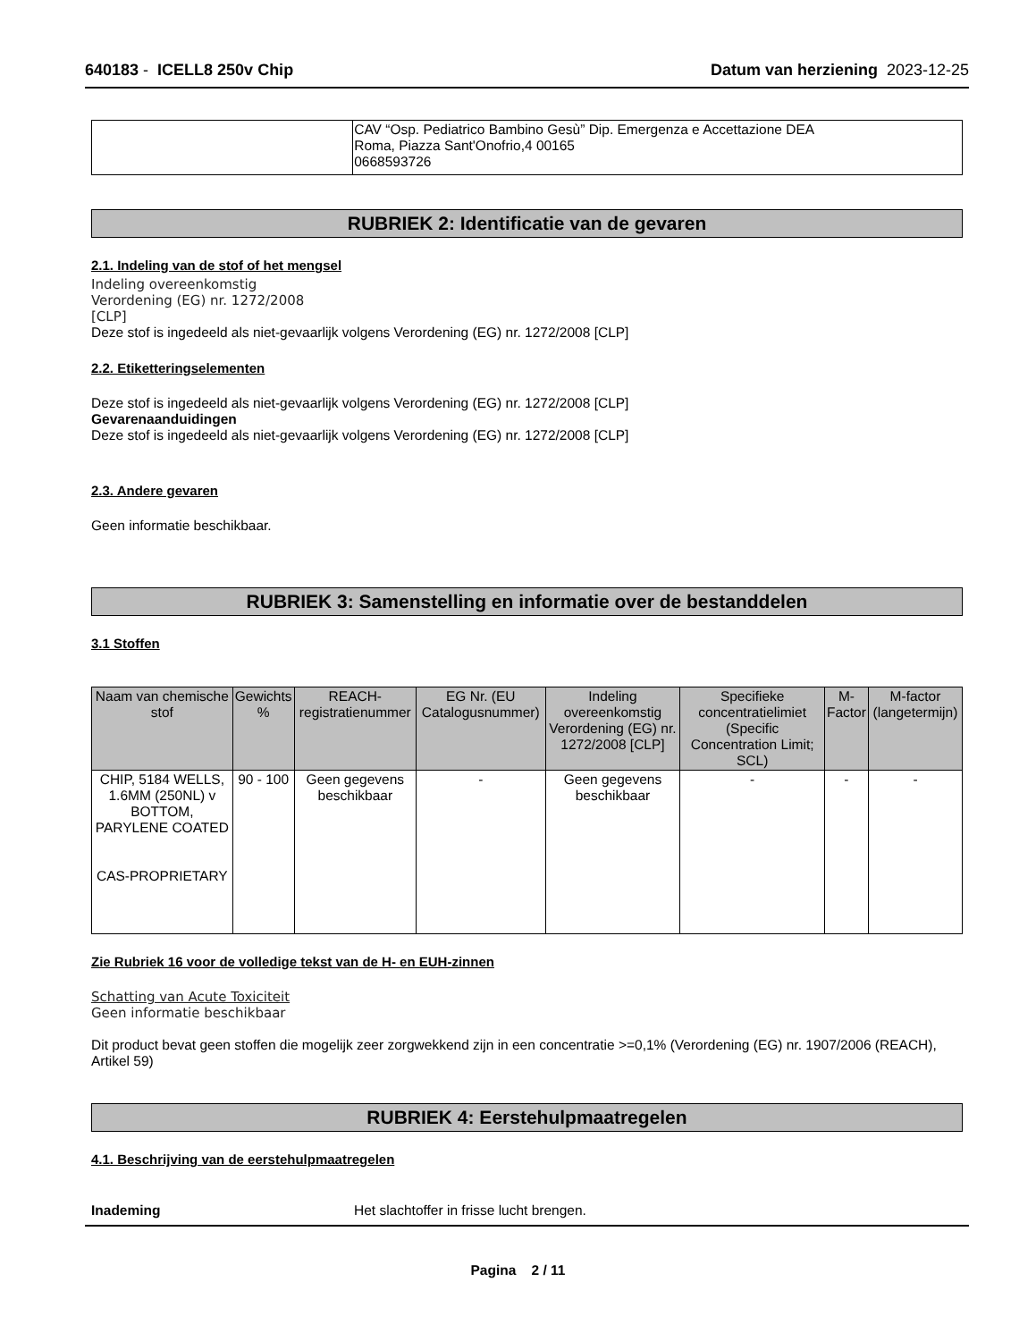640183 - ICELL8 250v Chip Datum van herziening 2023-12-25
| | CAV “Osp. Pediatrico Bambino Gesù” Dip. Emergenza e Accettazione DEA Roma, Piazza Sant'Onofrio,4 00165 0668593726 |
RUBRIEK 2: Identificatie van de gevaren
2.1. Indeling van de stof of het mengsel
Indeling overeenkomstig
Verordening (EG) nr. 1272/2008
[CLP]
Deze stof is ingedeeld als niet-gevaarlijk volgens Verordening (EG) nr. 1272/2008 [CLP]
2.2. Etiketteringselementen
Deze stof is ingedeeld als niet-gevaarlijk volgens Verordening (EG) nr. 1272/2008 [CLP]
Gevarenaanduidingen
Deze stof is ingedeeld als niet-gevaarlijk volgens Verordening (EG) nr. 1272/2008 [CLP]
2.3. Andere gevaren
Geen informatie beschikbaar.
RUBRIEK 3: Samenstelling en informatie over de bestanddelen
3.1 Stoffen
| Naam van chemische stof | Gewichts % | REACH-registratienummer | EG Nr. (EU Catalogusnummer) | Indeling overeenkomstig Verordening (EG) nr. 1272/2008 [CLP] | Specifieke concentratielimiet (Specific Concentration Limit; SCL) | M-Factor | M-factor (langetermijn) |
| --- | --- | --- | --- | --- | --- | --- | --- |
| CHIP, 5184 WELLS, 1.6MM (250NL) v BOTTOM, PARYLENE COATED CAS-PROPRIETARY | 90 - 100 | Geen gegevens beschikbaar | - | Geen gegevens beschikbaar | - | - | - |
Zie Rubriek 16 voor de volledige tekst van de H- en EUH-zinnen
Schatting van Acute Toxiciteit
Geen informatie beschikbaar
Dit product bevat geen stoffen die mogelijk zeer zorgwekkend zijn in een concentratie >=0,1% (Verordening (EG) nr. 1907/2006 (REACH), Artikel 59)
RUBRIEK 4: Eerstehulpmaatregelen
4.1. Beschrijving van de eerstehulpmaatregelen
Inademing Het slachtoffer in frisse lucht brengen.
Pagina 2 / 11